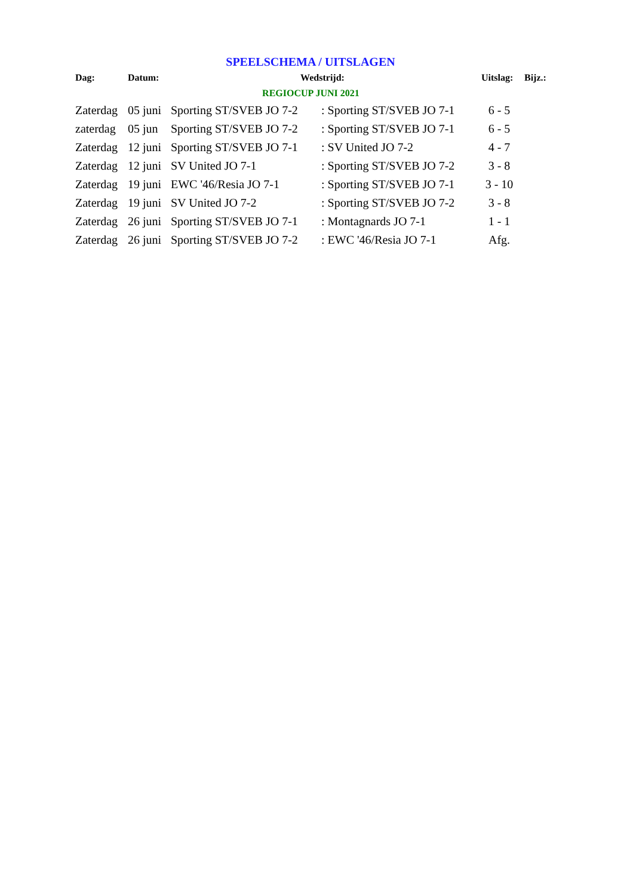SPEELSCHEMA / UITSLAGEN
| Dag: | Datum: | Wedstrijd: | | Uitslag: | Bijz.: |
| --- | --- | --- | --- | --- | --- |
| REGIOCUP JUNI 2021 | | | | | |
| Zaterdag | 05 juni | Sporting ST/SVEB JO 7-2 | : Sporting ST/SVEB JO 7-1 | 6 - 5 | |
| zaterdag | 05 jun | Sporting ST/SVEB JO 7-2 | : Sporting ST/SVEB JO 7-1 | 6 - 5 | |
| Zaterdag | 12 juni | Sporting ST/SVEB JO 7-1 | : SV United JO 7-2 | 4 - 7 | |
| Zaterdag | 12 juni | SV United JO 7-1 | : Sporting ST/SVEB JO 7-2 | 3 - 8 | |
| Zaterdag | 19 juni | EWC '46/Resia JO 7-1 | : Sporting ST/SVEB JO 7-1 | 3 - 10 | |
| Zaterdag | 19 juni | SV United JO 7-2 | : Sporting ST/SVEB JO 7-2 | 3 - 8 | |
| Zaterdag | 26 juni | Sporting ST/SVEB JO 7-1 | : Montagnards JO 7-1 | 1 - 1 | |
| Zaterdag | 26 juni | Sporting ST/SVEB JO 7-2 | : EWC '46/Resia JO 7-1 | Afg. | |